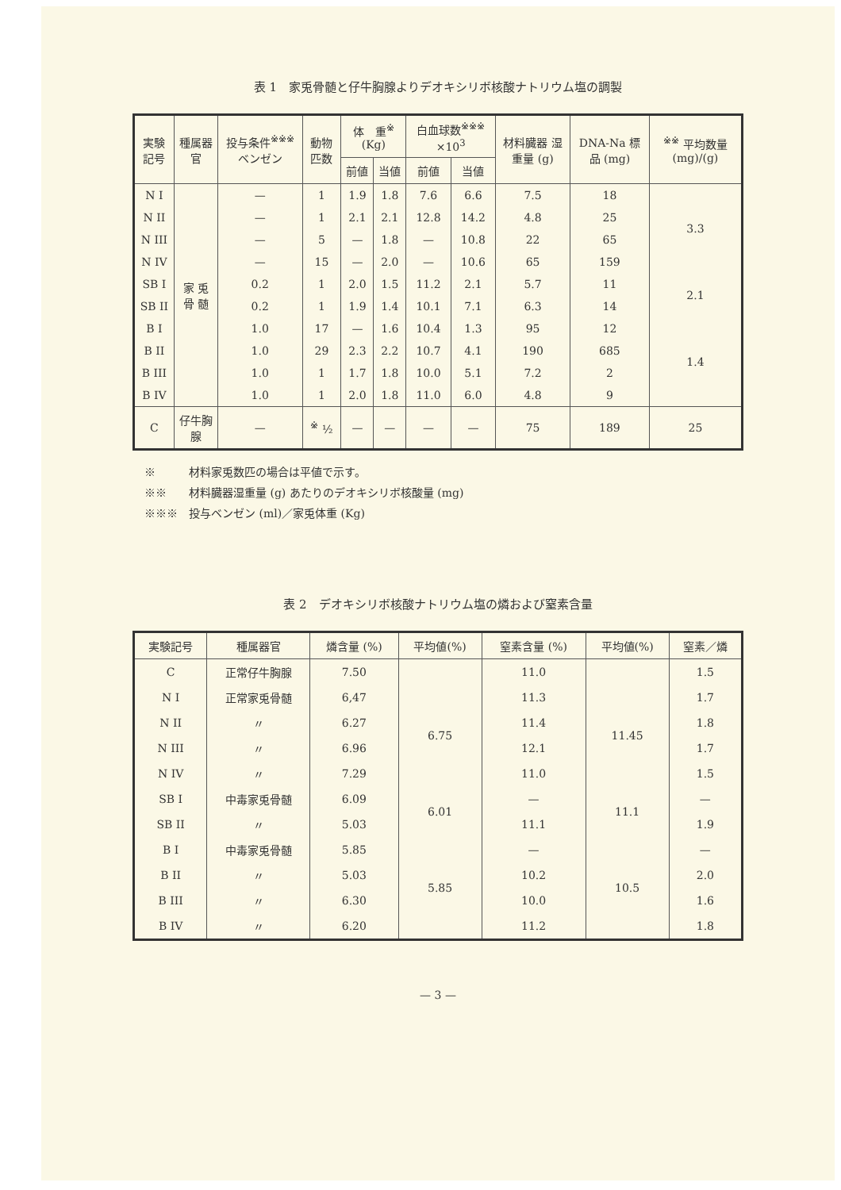表 1　家兎骨髄と仔牛胸腺よりデオキシリボ核酸ナトリウム塩の調製
| 実験記号 | 種属器官 | 投与条件<sup>※※※</sup> ベンゼン | 動物匹数 | 体 重<sup>※</sup> (Kg) | | 白血球数<sup>※※※</sup> ×10<sup>3</sup> | | 材料臓器 湿重量 (g) | DNA-Na 標品 (mg) | <sup>※※</sup> 平均数量 (mg)/(g) |
| --- | --- | --- | --- | --- | --- | --- | --- | --- | --- | --- |
| | | | | 前値 | 当値 | 前値 | 当値 | | | |
| N I | 家 兎 骨 髄 | — | 1 | 1.9 | 1.8 | 7.6 | 6.6 | 7.5 | 18 | 3.3 |
| N II | | — | 1 | 2.1 | 2.1 | 12.8 | 14.2 | 4.8 | 25 | |
| N III | | — | 5 | — | 1.8 | — | 10.8 | 22 | 65 | |
| N IV | | — | 15 | — | 2.0 | — | 10.6 | 65 | 159 | |
| SB I | | 0.2 | 1 | 2.0 | 1.5 | 11.2 | 2.1 | 5.7 | 11 | 2.1 |
| SB II | | 0.2 | 1 | 1.9 | 1.4 | 10.1 | 7.1 | 6.3 | 14 | |
| B I | | 1.0 | 17 | — | 1.6 | 10.4 | 1.3 | 95 | 12 | 1.4 |
| B II | | 1.0 | 29 | 2.3 | 2.2 | 10.7 | 4.1 | 190 | 685 | |
| B III | | 1.0 | 1 | 1.7 | 1.8 | 10.0 | 5.1 | 7.2 | 2 | |
| B IV | | 1.0 | 1 | 2.0 | 1.8 | 11.0 | 6.0 | 4.8 | 9 | |
| C | 仔牛胸腺 | — | <sup>※</sup> ½ | — | — | — | — | 75 | 189 | 25 |
※　　　材料家兎数匹の場合は平値で示す。
※※　　材料臓器湿重量 (g) あたりのデオキシリボ核酸量 (mg)
※※※　投与ベンゼン (ml)／家兎体重 (Kg)
表 2　デオキシリボ核酸ナトリウム塩の燐および窒素含量
| 実験記号 | 種属器官 | 燐含量 (%) | 平均値(%) | 窒素含量 (%) | 平均値(%) | 窒素／燐 |
| --- | --- | --- | --- | --- | --- | --- |
| C | 正常仔牛胸腺 | 7.50 | | 11.0 | | 1.5 |
| N I | 正常家兎骨髄 | 6,47 | 6.75 | 11.3 | 11.45 | 1.7 |
| N II | 〃 | 6.27 | | 11.4 | | 1.8 |
| N III | 〃 | 6.96 | | 12.1 | | 1.7 |
| N IV | 〃 | 7.29 | | 11.0 | | 1.5 |
| SB I | 中毒家兎骨髄 | 6.09 | 6.01 | — | 11.1 | — |
| SB II | 〃 | 5.03 | | 11.1 | | 1.9 |
| B I | 中毒家兎骨髄 | 5.85 | 5.85 | — | 10.5 | — |
| B II | 〃 | 5.03 | | 10.2 | | 2.0 |
| B III | 〃 | 6.30 | | 10.0 | | 1.6 |
| B IV | 〃 | 6.20 | | 11.2 | | 1.8 |
— 3 —